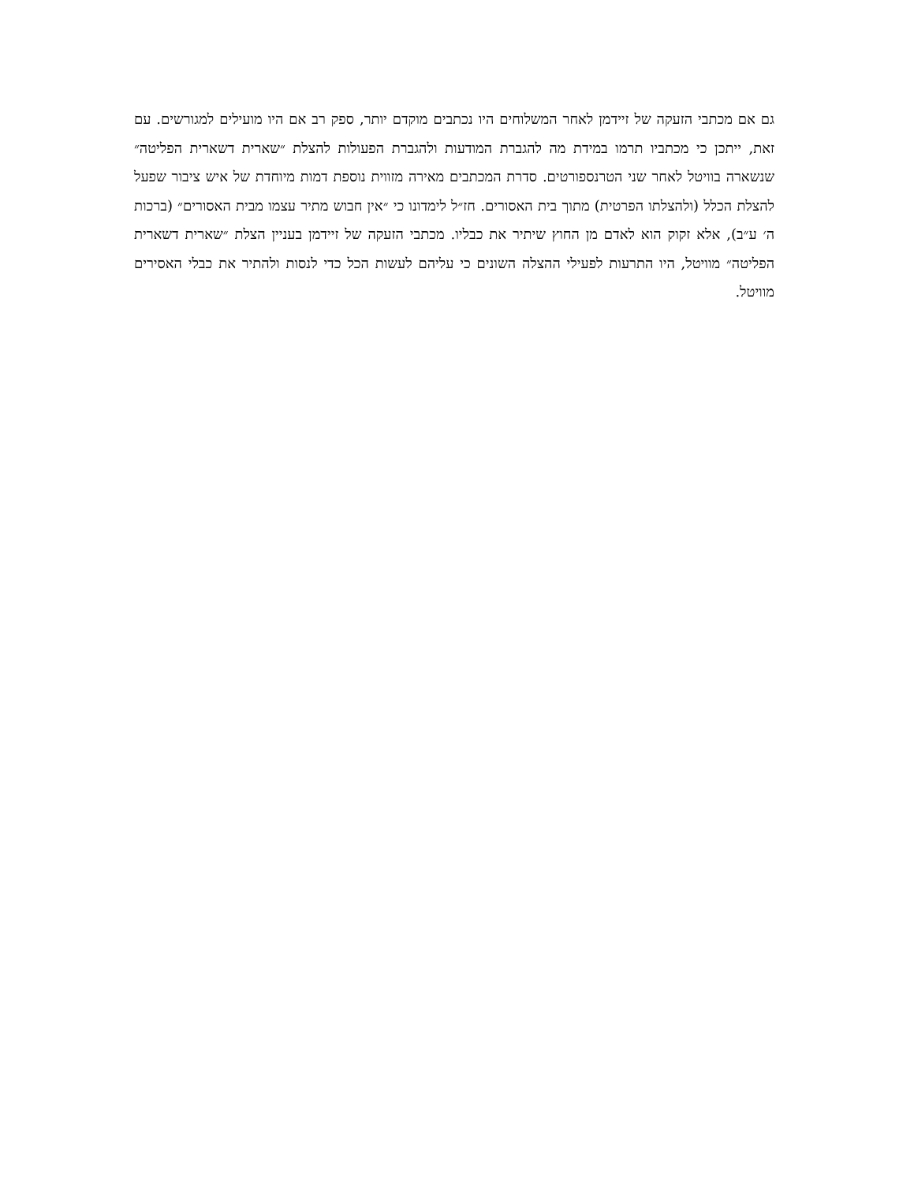גם אם מכתבי הזעקה של זיידמן לאחר המשלוחים היו נכתבים מוקדם יותר, ספק רב אם היו מועילים למגורשים. עם זאת, ייתכן כי מכתביו תרמו במידת מה להגברת המודעות ולהגברת הפעולות להצלת ״שארית דשארית הפליטה״ שנשארה בוויטל לאחר שני הטרנספורטים. סדרת המכתבים מאירה מזווית נוספת דמות מיוחדת של איש ציבור שפעל להצלת הכלל (ולהצלתו הפרטית) מתוך בית האסורים. חז״ל לימדונו כי ״אין חבוש מתיר עצמו מבית האסורים״ (ברכות ה׳ ע״ב), אלא זקוק הוא לאדם מן החוץ שיתיר את כבליו. מכתבי הזעקה של זיידמן בעניין הצלת ״שארית דשארית הפליטה״ מוויטל, היו התרעות לפעילי ההצלה השונים כי עליהם לעשות הכל כדי לנסות ולהתיר את כבלי האסירים מוויטל.